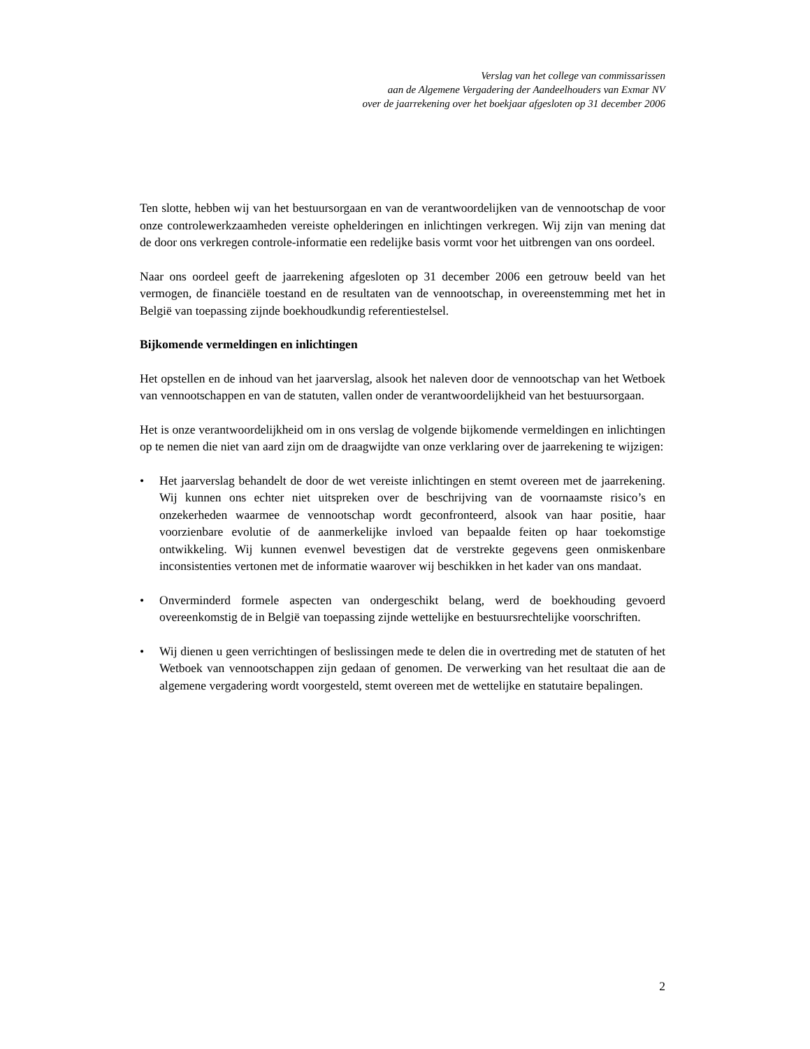Verslag van het college van commissarissen
aan de Algemene Vergadering der Aandeelhouders van Exmar NV
over de jaarrekening over het boekjaar afgesloten op 31 december 2006
Ten slotte, hebben wij van het bestuursorgaan en van de verantwoordelijken van de vennootschap de voor onze controlewerkzaamheden vereiste ophelderingen en inlichtingen verkregen. Wij zijn van mening dat de door ons verkregen controle-informatie een redelijke basis vormt voor het uitbrengen van ons oordeel.
Naar ons oordeel geeft de jaarrekening afgesloten op 31 december 2006 een getrouw beeld van het vermogen, de financiële toestand en de resultaten van de vennootschap, in overeenstemming met het in België van toepassing zijnde boekhoudkundig referentiestelsel.
Bijkomende vermeldingen en inlichtingen
Het opstellen en de inhoud van het jaarverslag, alsook het naleven door de vennootschap van het Wetboek van vennootschappen en van de statuten, vallen onder de verantwoordelijkheid van het bestuursorgaan.
Het is onze verantwoordelijkheid om in ons verslag de volgende bijkomende vermeldingen en inlichtingen op te nemen die niet van aard zijn om de draagwijdte van onze verklaring over de jaarrekening te wijzigen:
• Het jaarverslag behandelt de door de wet vereiste inlichtingen en stemt overeen met de jaarrekening. Wij kunnen ons echter niet uitspreken over de beschrijving van de voornaamste risico’s en onzekerheden waarmee de vennootschap wordt geconfronteerd, alsook van haar positie, haar voorzienbare evolutie of de aanmerkelijke invloed van bepaalde feiten op haar toekomstige ontwikkeling. Wij kunnen evenwel bevestigen dat de verstrekte gegevens geen onmiskenbare inconsistenties vertonen met de informatie waarover wij beschikken in het kader van ons mandaat.
• Onverminderd formele aspecten van ondergeschikt belang, werd de boekhouding gevoerd overeenkomstig de in België van toepassing zijnde wettelijke en bestuursrechtelijke voorschriften.
• Wij dienen u geen verrichtingen of beslissingen mede te delen die in overtreding met de statuten of het Wetboek van vennootschappen zijn gedaan of genomen. De verwerking van het resultaat die aan de algemene vergadering wordt voorgesteld, stemt overeen met de wettelijke en statutaire bepalingen.
2